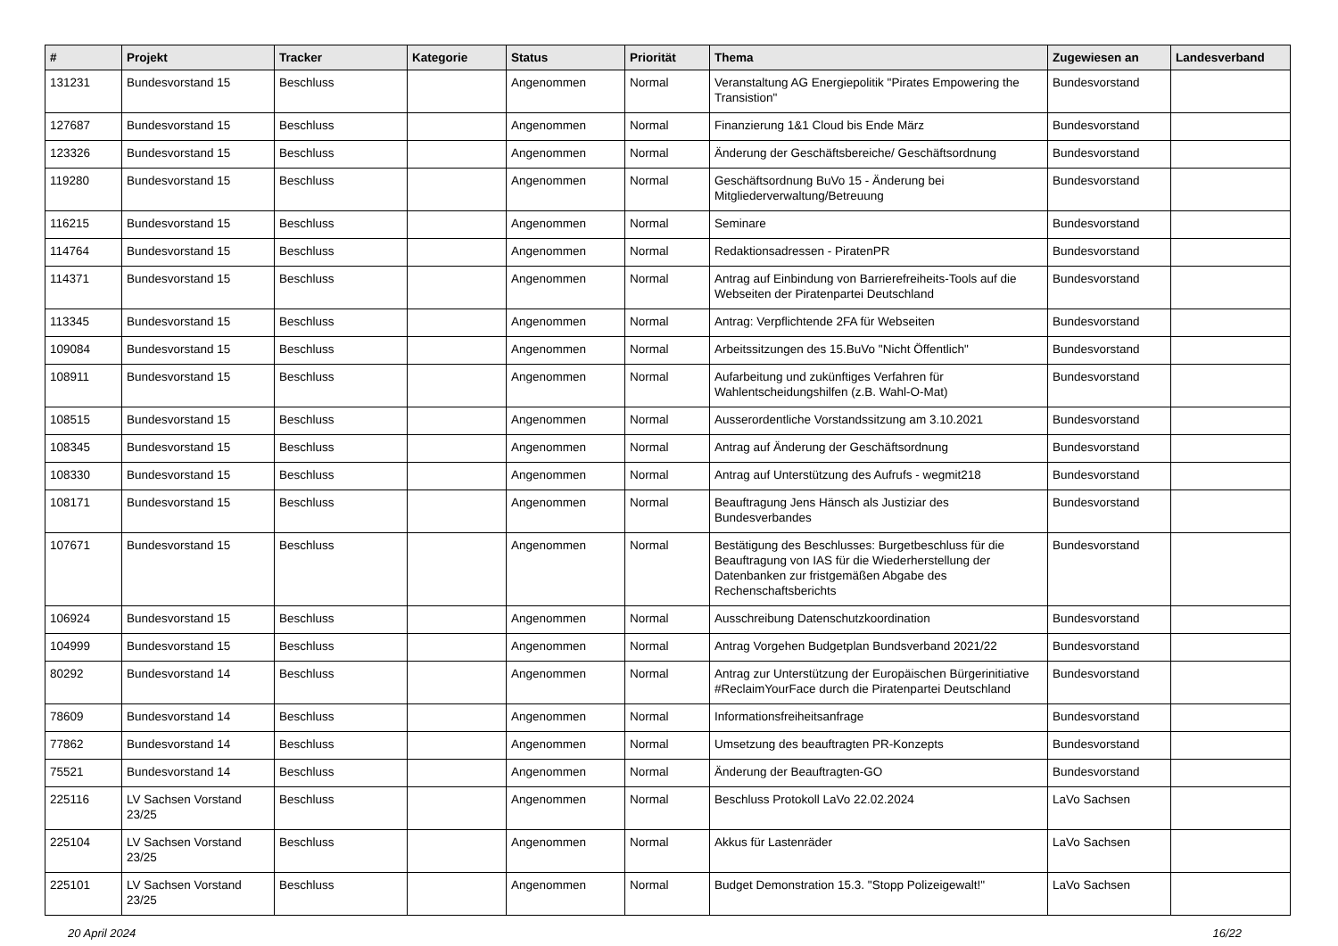| # | Projekt | Tracker | Kategorie | Status | Priorität | Thema | Zugewiesen an | Landesverband |
| --- | --- | --- | --- | --- | --- | --- | --- | --- |
| 131231 | Bundesvorstand 15 | Beschluss | | Angenommen | Normal | Veranstaltung AG Energiepolitik "Pirates Empowering the Transistion" | Bundesvorstand | |
| 127687 | Bundesvorstand 15 | Beschluss | | Angenommen | Normal | Finanzierung 1&1 Cloud bis Ende März | Bundesvorstand | |
| 123326 | Bundesvorstand 15 | Beschluss | | Angenommen | Normal | Änderung der Geschäftsbereiche/ Geschäftsordnung | Bundesvorstand | |
| 119280 | Bundesvorstand 15 | Beschluss | | Angenommen | Normal | Geschäftsordnung BuVo 15 - Änderung bei Mitgliederverwaltung/Betreuung | Bundesvorstand | |
| 116215 | Bundesvorstand 15 | Beschluss | | Angenommen | Normal | Seminare | Bundesvorstand | |
| 114764 | Bundesvorstand 15 | Beschluss | | Angenommen | Normal | Redaktionsadressen - PiratenPR | Bundesvorstand | |
| 114371 | Bundesvorstand 15 | Beschluss | | Angenommen | Normal | Antrag auf Einbindung von Barrierefreiheits-Tools auf die Webseiten der Piratenpartei Deutschland | Bundesvorstand | |
| 113345 | Bundesvorstand 15 | Beschluss | | Angenommen | Normal | Antrag: Verpflichtende 2FA für Webseiten | Bundesvorstand | |
| 109084 | Bundesvorstand 15 | Beschluss | | Angenommen | Normal | Arbeitssitzungen des 15.BuVo "Nicht Öffentlich" | Bundesvorstand | |
| 108911 | Bundesvorstand 15 | Beschluss | | Angenommen | Normal | Aufarbeitung und zukünftiges Verfahren für Wahlentscheidungshilfen (z.B. Wahl-O-Mat) | Bundesvorstand | |
| 108515 | Bundesvorstand 15 | Beschluss | | Angenommen | Normal | Ausserordentliche Vorstandssitzung am 3.10.2021 | Bundesvorstand | |
| 108345 | Bundesvorstand 15 | Beschluss | | Angenommen | Normal | Antrag auf Änderung der Geschäftsordnung | Bundesvorstand | |
| 108330 | Bundesvorstand 15 | Beschluss | | Angenommen | Normal | Antrag auf Unterstützung des Aufrufs - wegmit218 | Bundesvorstand | |
| 108171 | Bundesvorstand 15 | Beschluss | | Angenommen | Normal | Beauftragung Jens Hänsch als Justiziar des Bundesverbandes | Bundesvorstand | |
| 107671 | Bundesvorstand 15 | Beschluss | | Angenommen | Normal | Bestätigung des Beschlusses: Burgetbeschluss für die Beauftragung von IAS für die Wiederherstellung der Datenbanken zur fristgemäßen Abgabe des Rechenschaftsberichts | Bundesvorstand | |
| 106924 | Bundesvorstand 15 | Beschluss | | Angenommen | Normal | Ausschreibung Datenschutzkoordination | Bundesvorstand | |
| 104999 | Bundesvorstand 15 | Beschluss | | Angenommen | Normal | Antrag Vorgehen Budgetplan Bundsverband 2021/22 | Bundesvorstand | |
| 80292 | Bundesvorstand 14 | Beschluss | | Angenommen | Normal | Antrag zur Unterstützung der Europäischen Bürgerinitiative #ReclaimYourFace durch die Piratenpartei Deutschland | Bundesvorstand | |
| 78609 | Bundesvorstand 14 | Beschluss | | Angenommen | Normal | Informationsfreiheitsanfrage | Bundesvorstand | |
| 77862 | Bundesvorstand 14 | Beschluss | | Angenommen | Normal | Umsetzung des beauftragten PR-Konzepts | Bundesvorstand | |
| 75521 | Bundesvorstand 14 | Beschluss | | Angenommen | Normal | Änderung der Beauftragten-GO | Bundesvorstand | |
| 225116 | LV Sachsen Vorstand 23/25 | Beschluss | | Angenommen | Normal | Beschluss Protokoll LaVo 22.02.2024 | LaVo Sachsen | |
| 225104 | LV Sachsen Vorstand 23/25 | Beschluss | | Angenommen | Normal | Akkus für Lastenräder | LaVo Sachsen | |
| 225101 | LV Sachsen Vorstand 23/25 | Beschluss | | Angenommen | Normal | Budget Demonstration 15.3. "Stopp Polizeigewalt!" | LaVo Sachsen | |
20 April 2024 16/22